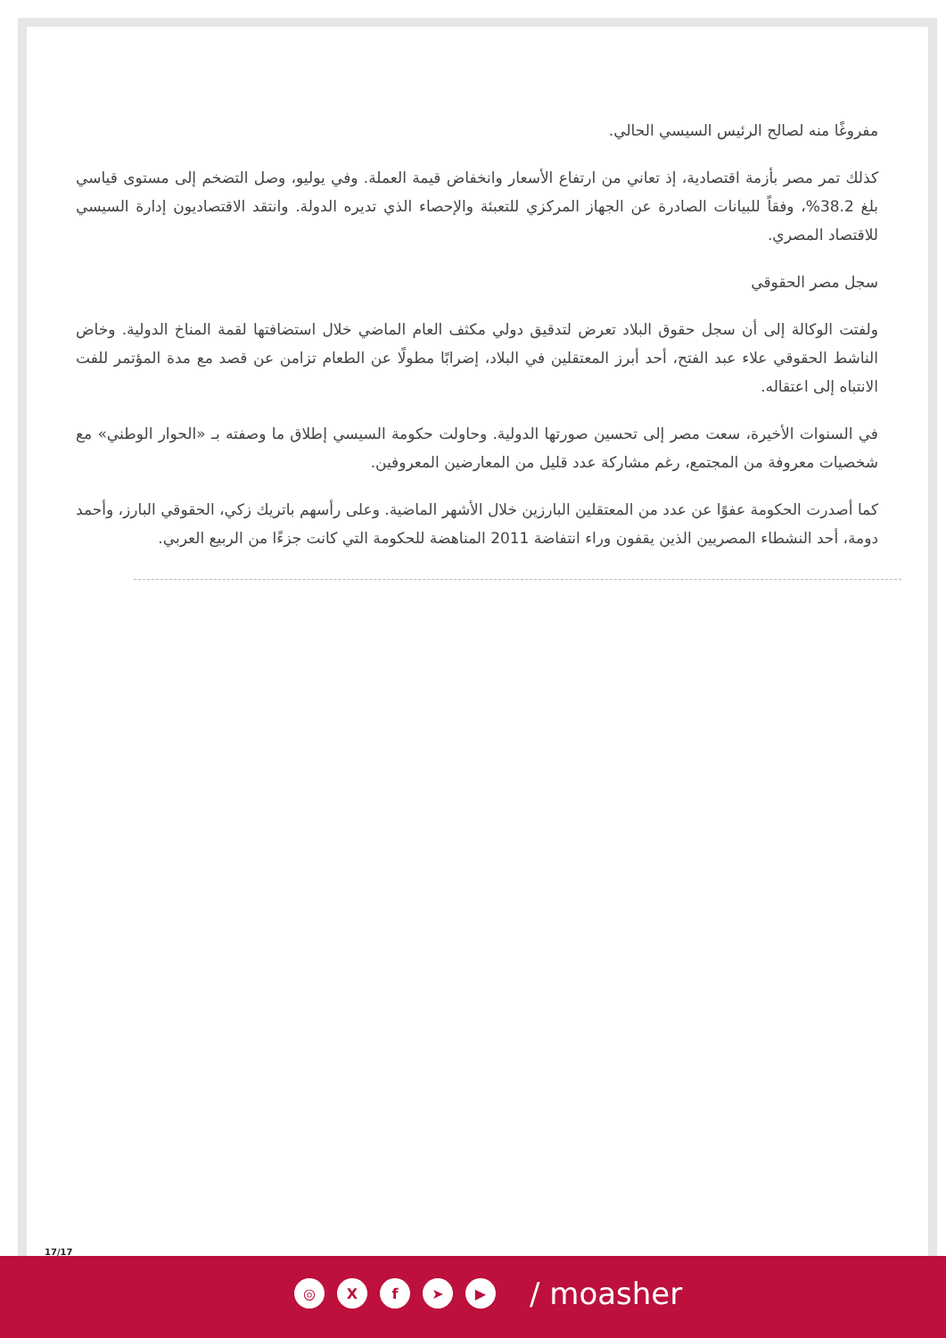مفروغًا منه لصالح الرئيس السيسي الحالي.
كذلك تمر مصر بأزمة اقتصادية، إذ تعاني من ارتفاع الأسعار وانخفاض قيمة العملة. وفي يوليو، وصل التضخم إلى مستوى قياسي بلغ 38.2%، وفقاً للبيانات الصادرة عن الجهاز المركزي للتعبئة والإحصاء الذي تديره الدولة. وانتقد الاقتصاديون إدارة السيسي للاقتصاد المصري.
سجل مصر الحقوقي
ولفتت الوكالة إلى أن سجل حقوق البلاد تعرض لتدقيق دولي مكثف العام الماضي خلال استضافتها لقمة المناخ الدولية. وخاض الناشط الحقوقي علاء عبد الفتح، أحد أبرز المعتقلين في البلاد، إضرابًا مطولًا عن الطعام تزامن عن قصد مع مدة المؤتمر للفت الانتباه إلى اعتقاله.
في السنوات الأخيرة، سعت مصر إلى تحسين صورتها الدولية. وحاولت حكومة السيسي إطلاق ما وصفته بـ «الحوار الوطني» مع شخصيات معروفة من المجتمع، رغم مشاركة عدد قليل من المعارضين المعروفين.
كما أصدرت الحكومة عفوًا عن عدد من المعتقلين البارزين خلال الأشهر الماضية. وعلى رأسهم باتريك زكي، الحقوقي البارز، وأحمد دومة، أحد النشطاء المصريين الذين يقفون وراء انتفاضة 2011 المناهضة للحكومة التي كانت جزءًا من الربيع العربي.
17/17
◎ Xf ➤ ▶ / moasher